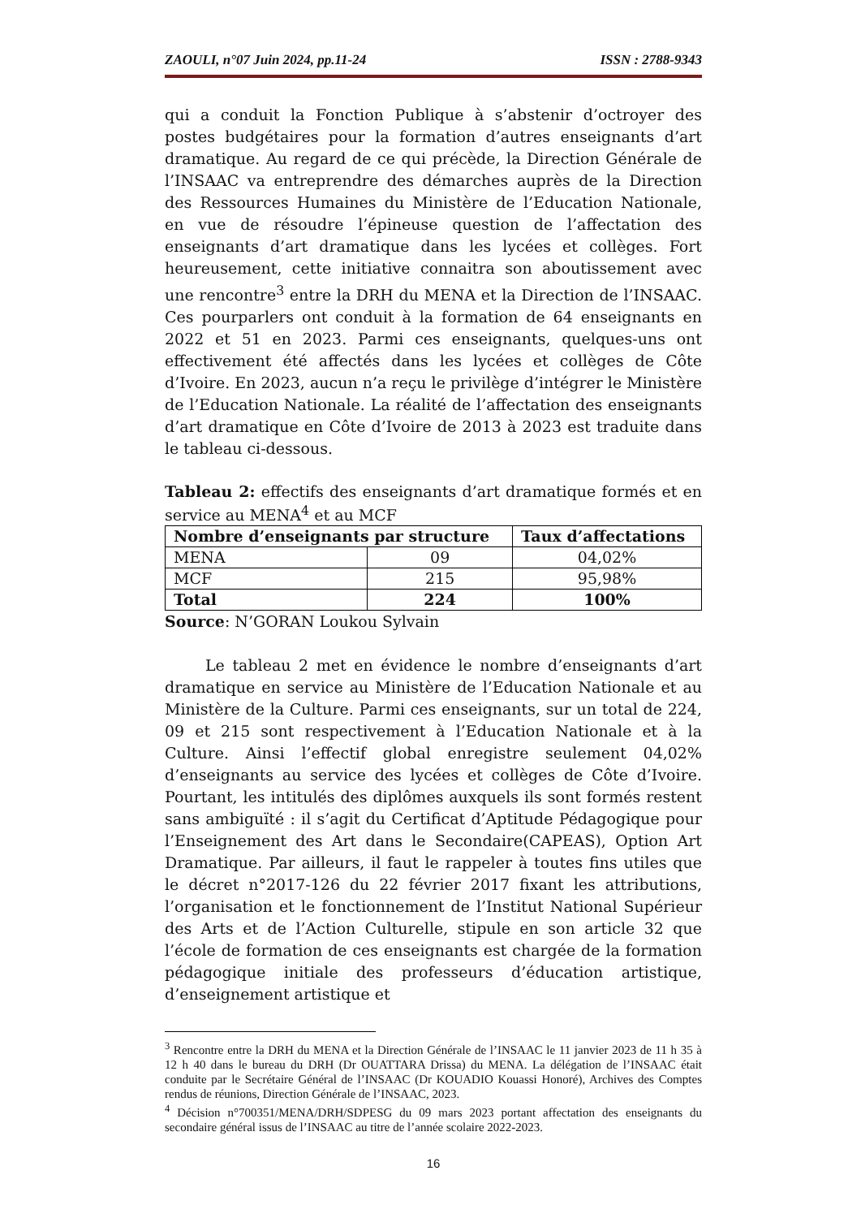ZAOULI, n°07 Juin 2024, pp.11-24 ISSN : 2788-9343
qui a conduit la Fonction Publique à s’abstenir d’octroyer des postes budgétaires pour la formation d’autres enseignants d’art dramatique. Au regard de ce qui précède, la Direction Générale de l’INSAAC va entreprendre des démarches auprès de la Direction des Ressources Humaines du Ministère de l’Education Nationale, en vue de résoudre l’épineuse question de l’affectation des enseignants d’art dramatique dans les lycées et collèges. Fort heureusement, cette initiative connaitra son aboutissement avec une rencontre<sup>3</sup> entre la DRH du MENA et la Direction de l’INSAAC. Ces pourparlers ont conduit à la formation de 64 enseignants en 2022 et 51 en 2023. Parmi ces enseignants, quelques-uns ont effectivement été affectés dans les lycées et collèges de Côte d’Ivoire. En 2023, aucun n’a reçu le privilège d’intégrer le Ministère de l’Education Nationale. La réalité de l’affectation des enseignants d’art dramatique en Côte d’Ivoire de 2013 à 2023 est traduite dans le tableau ci-dessous.
Tableau 2: effectifs des enseignants d’art dramatique formés et en service au MENA<sup>4</sup> et au MCF
| Nombre d’enseignants par structure | | Taux d’affectations |
| --- | --- | --- |
| MENA | 09 | 04,02% |
| MCF | 215 | 95,98% |
| Total | 224 | 100% |
Source: N’GORAN Loukou Sylvain
Le tableau 2 met en évidence le nombre d’enseignants d’art dramatique en service au Ministère de l’Education Nationale et au Ministère de la Culture. Parmi ces enseignants, sur un total de 224, 09 et 215 sont respectivement à l’Education Nationale et à la Culture. Ainsi l’effectif global enregistre seulement 04,02% d’enseignants au service des lycées et collèges de Côte d’Ivoire. Pourtant, les intitulés des diplômes auxquels ils sont formés restent sans ambiguïté : il s’agit du Certificat d’Aptitude Pédagogique pour l’Enseignement des Art dans le Secondaire(CAPEAS), Option Art Dramatique. Par ailleurs, il faut le rappeler à toutes fins utiles que le décret n°2017-126 du 22 février 2017 fixant les attributions, l’organisation et le fonctionnement de l’Institut National Supérieur des Arts et de l’Action Culturelle, stipule en son article 32 que l’école de formation de ces enseignants est chargée de la formation pédagogique initiale des professeurs d’éducation artistique, d’enseignement artistique et
<sup>3</sup> Rencontre entre la DRH du MENA et la Direction Générale de l’INSAAC le 11 janvier 2023 de 11 h 35 à 12 h 40 dans le bureau du DRH (Dr OUATTARA Drissa) du MENA. La délégation de l’INSAAC était conduite par le Secrétaire Général de l’INSAAC (Dr KOUADIO Kouassi Honoré), Archives des Comptes rendus de réunions, Direction Générale de l’INSAAC, 2023.
<sup>4</sup> Décision n°700351/MENA/DRH/SDPESG du 09 mars 2023 portant affectation des enseignants du secondaire général issus de l’INSAAC au titre de l’année scolaire 2022-2023.
16